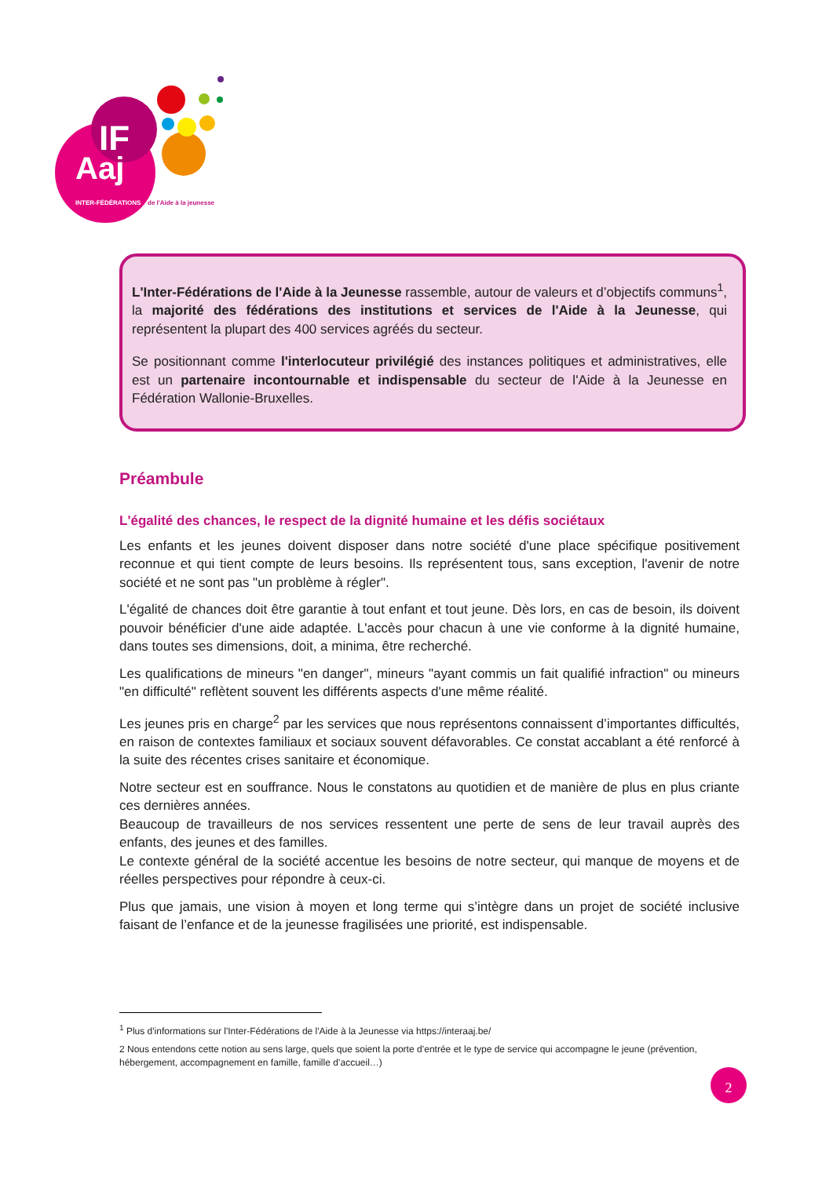IF
Aaj
INTER-FÉDÉRATIONS
de l'Aide à la jeunesse
L'Inter-Fédérations de l'Aide à la Jeunesse rassemble, autour de valeurs et d’objectifs communs<sup>1</sup>, la majorité des fédérations des institutions et services de l'Aide à la Jeunesse, qui représentent la plupart des 400 services agréés du secteur.
Se positionnant comme l'interlocuteur privilégié des instances politiques et administratives, elle est un partenaire incontournable et indispensable du secteur de l'Aide à la Jeunesse en Fédération Wallonie-Bruxelles.
Préambule
L'égalité des chances, le respect de la dignité humaine et les défis sociétaux
Les enfants et les jeunes doivent disposer dans notre société d'une place spécifique positivement reconnue et qui tient compte de leurs besoins. Ils représentent tous, sans exception, l'avenir de notre société et ne sont pas "un problème à régler".
L'égalité de chances doit être garantie à tout enfant et tout jeune. Dès lors, en cas de besoin, ils doivent pouvoir bénéficier d'une aide adaptée. L'accès pour chacun à une vie conforme à la dignité humaine, dans toutes ses dimensions, doit, a minima, être recherché.
Les qualifications de mineurs "en danger", mineurs "ayant commis un fait qualifié infraction" ou mineurs "en difficulté" reflètent souvent les différents aspects d'une même réalité.
Les jeunes pris en charge<sup>2</sup> par les services que nous représentons connaissent d’importantes difficultés, en raison de contextes familiaux et sociaux souvent défavorables. Ce constat accablant a été renforcé à la suite des récentes crises sanitaire et économique.
Notre secteur est en souffrance. Nous le constatons au quotidien et de manière de plus en plus criante ces dernières années.
Beaucoup de travailleurs de nos services ressentent une perte de sens de leur travail auprès des enfants, des jeunes et des familles.
Le contexte général de la société accentue les besoins de notre secteur, qui manque de moyens et de réelles perspectives pour répondre à ceux-ci.
Plus que jamais, une vision à moyen et long terme qui s’intègre dans un projet de société inclusive faisant de l’enfance et de la jeunesse fragilisées une priorité, est indispensable.
<sup>1</sup> Plus d'informations sur l'Inter-Fédérations de l'Aide à la Jeunesse via https://interaaj.be/
2 Nous entendons cette notion au sens large, quels que soient la porte d’entrée et le type de service qui accompagne le jeune (prévention, hébergement, accompagnement en famille, famille d’accueil…)
2